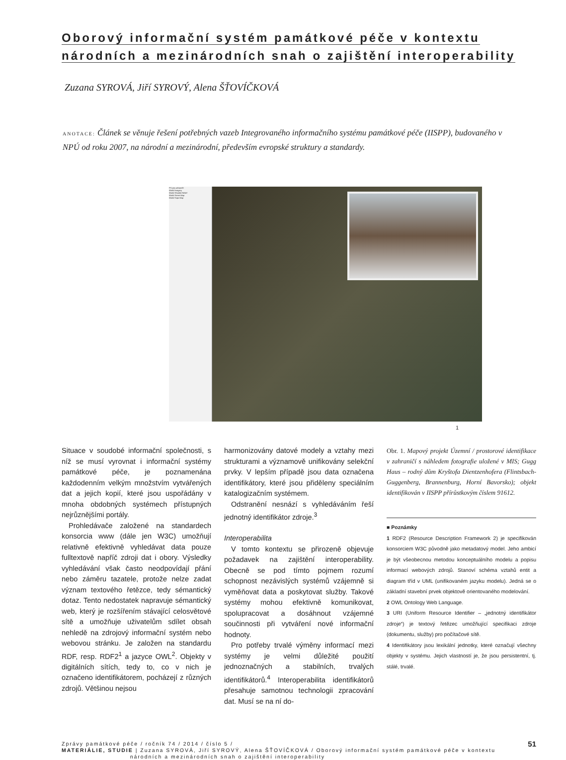Oborový informační systém památkové péče v kontextu
národních a mezinárodních snah o zajištění interoperability
Zuzana SYROVÁ, Jiří SYROVÝ, Alena ŠŤOVÍČKOVÁ
ANOTACE: Článek se věnuje řešení potřebných vazeb Integrovaného informačního systému památkové péče (IISPP), budovaného v NPÚ od roku 2007, na národní a mezinárodní, především evropské struktury a standardy.
PS pro zahraničí
World Imagery
World Shaded Relief
World Street Map
World Topo Map
1
Situace v soudobé informační společnosti, s níž se musí vyrovnat i informační systémy památkové péče, je poznamenána každodenním velkým množstvím vytvářených dat a jejich kopií, které jsou uspořádány v mnoha obdobných systémech přístupných nejrůznějšími portály.
Prohledávače založené na standardech konsorcia www (dále jen W3C) umožňují relativně efektivně vyhledávat data pouze fulltextově napříč zdroji dat i obory. Výsledky vyhledávání však často neodpovídají přání nebo záměru tazatele, protože nelze zadat význam textového řetězce, tedy sémantický dotaz. Tento nedostatek napravuje sémantický web, který je rozšířením stávající celosvětové sítě a umožňuje uživatelům sdílet obsah nehledě na zdrojový informační systém nebo webovou stránku. Je založen na standardu RDF, resp. RDF2<sup>1</sup> a jazyce OWL<sup>2</sup>. Objekty v digitálních sítích, tedy to, co v nich je označeno identifikátorem, pocházejí z různých zdrojů. Většinou nejsou
harmonizovány datové modely a vztahy mezi strukturami a významově unifikovány selekční prvky. V lepším případě jsou data označena identifikátory, které jsou přiděleny speciálním katalogizačním systémem.
Odstranění nesnází s vyhledáváním řeší jednotný identifikátor zdroje.<sup>3</sup>
Interoperabilita
V tomto kontextu se přirozeně objevuje požadavek na zajištění interoperability. Obecně se pod tímto pojmem rozumí schopnost nezávislých systémů vzájemně si vyměňovat data a poskytovat služby. Takové systémy mohou efektivně komunikovat, spolupracovat a dosáhnout vzájemné součinnosti při vytváření nové informační hodnoty.
Pro potřeby trvalé výměny informací mezi systémy je velmi důležité použití jednoznačných a stabilních, trvalých identifikátorů.<sup>4</sup> Interoperabilita identifikátorů přesahuje samotnou technologii zpracování dat. Musí se na ní do-
Obr. 1. Mapový projekt Územní / prostorové identifikace v zahraničí s náhledem fotografie uložené v MIS; Gugg Haus – rodný dům Kryštofa Dientzenhofera (Flintsbach-Guggenberg, Brannenburg, Horní Bavorsko); objekt identifikován v IISPP přírůstkovým číslem 91612.
■ Poznámky
1 RDF2 (Resource Description Framework 2) je specifikován konsorciem W3C původně jako metadatový model. Jeho ambicí je být všeobecnou metodou konceptuálního modelu a popisu informací webových zdrojů. Stanoví schéma vztahů entit a diagram tříd v UML (unifikovaném jazyku modelu). Jedná se o základní stavební prvek objektově orientovaného modelování.
2 OWL Ontology Web Language.
3 URI (Uniform Resource Identifier – „jednotný identifikátor zdroje“) je textový řetězec umožňující specifikaci zdroje (dokumentu, služby) pro počítačové sítě.
4 Identifikátory jsou lexikální jednotky, které označují všechny objekty v systému. Jejich vlastností je, že jsou persistentní, tj. stálé, trvalé.
Zprávy památkové péče / ročník 74 / 2014 / číslo 5 /
MATERIÁLIE, STUDIE | Zuzana SYROVÁ, Jiří SYROVÝ, Alena ŠŤOVÍČKOVÁ / Oborový informační systém památkové péče v kontextu
národních a mezinárodních snah o zajištění interoperability
51